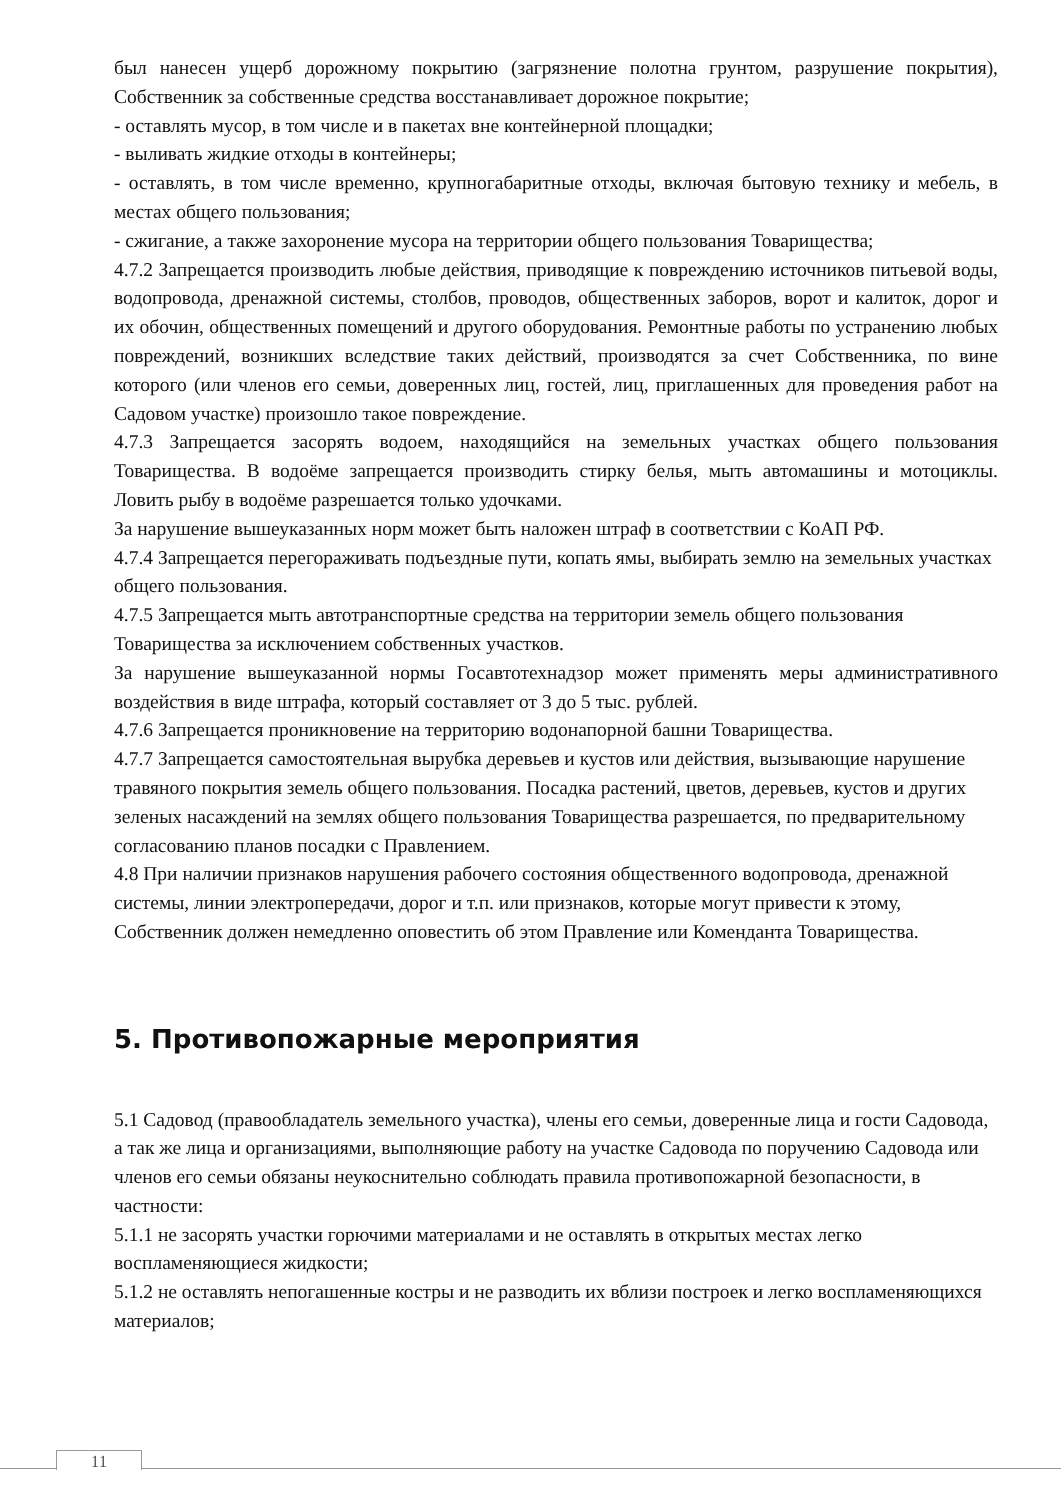был нанесен ущерб дорожному покрытию (загрязнение полотна грунтом, разрушение покрытия), Собственник за собственные средства восстанавливает дорожное покрытие;
- оставлять мусор, в том числе и в пакетах вне контейнерной площадки;
- выливать жидкие отходы в контейнеры;
- оставлять, в том числе временно, крупногабаритные отходы, включая бытовую технику и мебель, в местах общего пользования;
- сжигание, а также захоронение мусора на территории общего пользования Товарищества;
4.7.2 Запрещается производить любые действия, приводящие к повреждению источников питьевой воды, водопровода, дренажной системы, столбов, проводов, общественных заборов, ворот и калиток, дорог и их обочин, общественных помещений и другого оборудования. Ремонтные работы по устранению любых повреждений, возникших вследствие таких действий, производятся за счет Собственника, по вине которого (или членов его семьи, доверенных лиц, гостей, лиц, приглашенных для проведения работ на Садовом участке) произошло такое повреждение.
4.7.3 Запрещается засорять водоем, находящийся на земельных участках общего пользования Товарищества. В водоёме запрещается производить стирку белья, мыть автомашины и мотоциклы. Ловить рыбу в водоёме разрешается только удочками.
За нарушение вышеуказанных норм может быть наложен штраф в соответствии с КоАП РФ.
4.7.4 Запрещается перегораживать подъездные пути, копать ямы, выбирать землю на земельных участках общего пользования.
4.7.5 Запрещается мыть автотранспортные средства на территории земель общего пользования Товарищества за исключением собственных участков.
За нарушение вышеуказанной нормы Госавтотехнадзор может применять меры административного воздействия в виде штрафа, который составляет от 3 до 5 тыс. рублей.
4.7.6 Запрещается проникновение на территорию водонапорной башни Товарищества.
4.7.7 Запрещается самостоятельная вырубка деревьев и кустов или действия, вызывающие нарушение травяного покрытия земель общего пользования. Посадка растений, цветов, деревьев, кустов и других зеленых насаждений на землях общего пользования Товарищества разрешается, по предварительному согласованию планов посадки с Правлением.
4.8 При наличии признаков нарушения рабочего состояния общественного водопровода, дренажной системы, линии электропередачи, дорог и т.п. или признаков, которые могут привести к этому, Собственник должен немедленно оповестить об этом Правление или Коменданта Товарищества.
5. Противопожарные мероприятия
5.1 Садовод (правообладатель земельного участка), члены его семьи, доверенные лица и гости Садовода, а так же лица и организациями, выполняющие работу на участке Садовода по поручению Садовода или членов его семьи обязаны неукоснительно соблюдать правила противопожарной безопасности, в частности:
5.1.1 не засорять участки горючими материалами и не оставлять в открытых местах легко воспламеняющиеся жидкости;
5.1.2 не оставлять непогашенные костры и не разводить их вблизи построек и легко воспламеняющихся материалов;
11